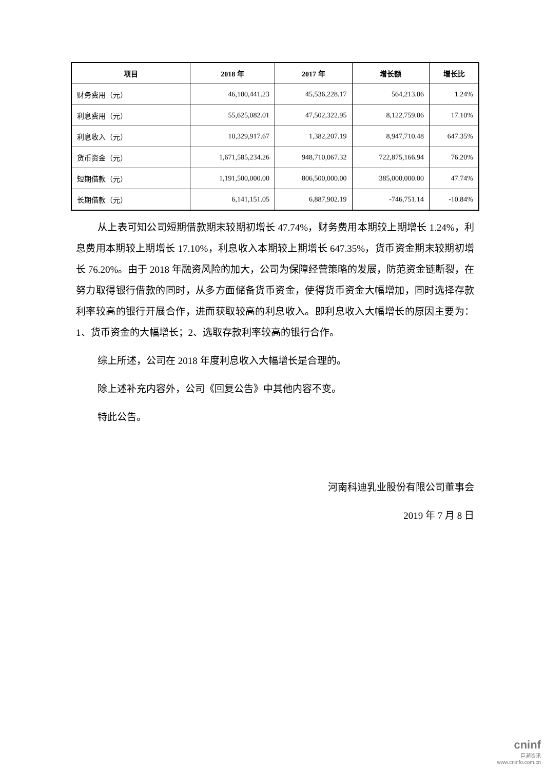| 项目 | 2018 年 | 2017 年 | 增长额 | 增长比 |
| --- | --- | --- | --- | --- |
| 财务费用（元） | 46,100,441.23 | 45,536,228.17 | 564,213.06 | 1.24% |
| 利息费用（元） | 55,625,082.01 | 47,502,322.95 | 8,122,759.06 | 17.10% |
| 利息收入（元） | 10,329,917.67 | 1,382,207.19 | 8,947,710.48 | 647.35% |
| 货币资金（元） | 1,671,585,234.26 | 948,710,067.32 | 722,875,166.94 | 76.20% |
| 短期借款（元） | 1,191,500,000.00 | 806,500,000.00 | 385,000,000.00 | 47.74% |
| 长期借款（元） | 6,141,151.05 | 6,887,902.19 | -746,751.14 | -10.84% |
从上表可知公司短期借款期末较期初增长 47.74%，财务费用本期较上期增长 1.24%，利息费用本期较上期增长 17.10%，利息收入本期较上期增长 647.35%，货币资金期末较期初增长 76.20%。由于 2018 年融资风险的加大，公司为保障经营策略的发展，防范资金链断裂，在努力取得银行借款的同时，从多方面储备货币资金，使得货币资金大幅增加，同时选择存款利率较高的银行开展合作，进而获取较高的利息收入。即利息收入大幅增长的原因主要为：1、货币资金的大幅增长；2、选取存款利率较高的银行合作。
综上所述，公司在 2018 年度利息收入大幅增长是合理的。
除上述补充内容外，公司《回复公告》中其他内容不变。
特此公告。
河南科迪乳业股份有限公司董事会
2019 年 7 月 8 日
cninf
巨潮资讯
www.cninfo.com.cn